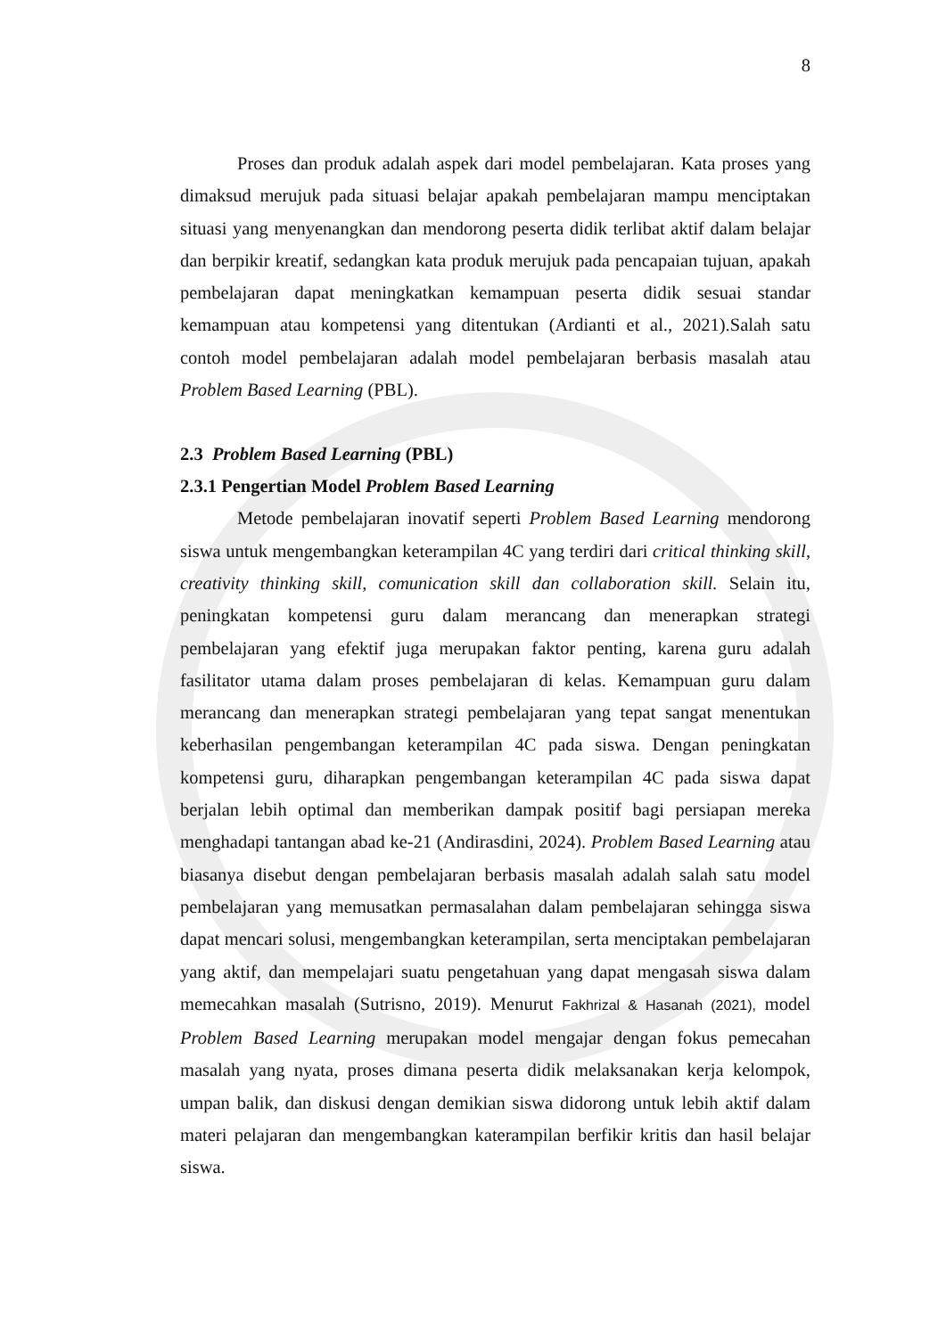8
Proses dan produk adalah aspek dari model pembelajaran. Kata proses yang dimaksud merujuk pada situasi belajar apakah pembelajaran mampu menciptakan situasi yang menyenangkan dan mendorong peserta didik terlibat aktif dalam belajar dan berpikir kreatif, sedangkan kata produk merujuk pada pencapaian tujuan, apakah pembelajaran dapat meningkatkan kemampuan peserta didik sesuai standar kemampuan atau kompetensi yang ditentukan (Ardianti et al., 2021).Salah satu contoh model pembelajaran adalah model pembelajaran berbasis masalah atau Problem Based Learning (PBL).
2.3 Problem Based Learning (PBL)
2.3.1 Pengertian Model Problem Based Learning
Metode pembelajaran inovatif seperti Problem Based Learning mendorong siswa untuk mengembangkan keterampilan 4C yang terdiri dari critical thinking skill, creativity thinking skill, comunication skill dan collaboration skill. Selain itu, peningkatan kompetensi guru dalam merancang dan menerapkan strategi pembelajaran yang efektif juga merupakan faktor penting, karena guru adalah fasilitator utama dalam proses pembelajaran di kelas. Kemampuan guru dalam merancang dan menerapkan strategi pembelajaran yang tepat sangat menentukan keberhasilan pengembangan keterampilan 4C pada siswa. Dengan peningkatan kompetensi guru, diharapkan pengembangan keterampilan 4C pada siswa dapat berjalan lebih optimal dan memberikan dampak positif bagi persiapan mereka menghadapi tantangan abad ke-21 (Andirasdini, 2024). Problem Based Learning atau biasanya disebut dengan pembelajaran berbasis masalah adalah salah satu model pembelajaran yang memusatkan permasalahan dalam pembelajaran sehingga siswa dapat mencari solusi, mengembangkan keterampilan, serta menciptakan pembelajaran yang aktif, dan mempelajari suatu pengetahuan yang dapat mengasah siswa dalam memecahkan masalah (Sutrisno, 2019). Menurut Fakhrizal & Hasanah (2021), model Problem Based Learning merupakan model mengajar dengan fokus pemecahan masalah yang nyata, proses dimana peserta didik melaksanakan kerja kelompok, umpan balik, dan diskusi dengan demikian siswa didorong untuk lebih aktif dalam materi pelajaran dan mengembangkan katerampilan berfikir kritis dan hasil belajar siswa.